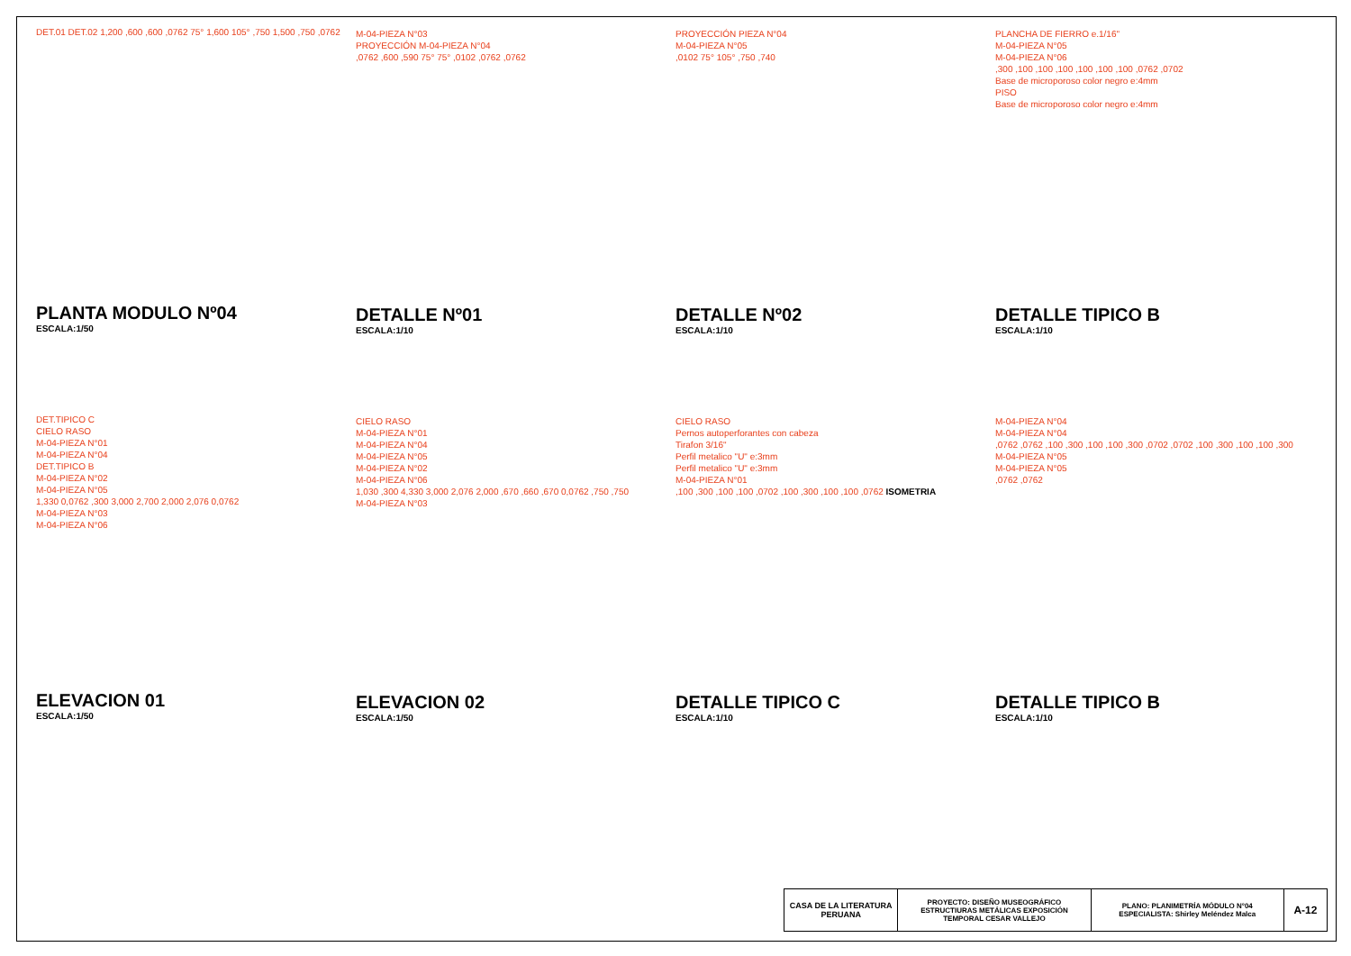DET.01 DET.02 1,200 ,600 ,600 ,0762 75° 1,600 105° ,750 1,500 ,750 ,0762
PLANTA MODULO Nº04
ESCALA:1/50
M-04-PIEZA N°03
PROYECCIÓN M-04-PIEZA N°04
,0762 ,600 ,590 75° 75° ,0102 ,0762 ,0762
DETALLE Nº01
ESCALA:1/10
PROYECCIÓN PIEZA N°04
M-04-PIEZA N°05
,0102 75° 105° ,750 ,740
DETALLE Nº02
ESCALA:1/10
PLANCHA DE FIERRO e.1/16"
M-04-PIEZA N°05
M-04-PIEZA N°06
,300 ,100 ,100 ,100 ,100 ,100 ,100 ,0762 ,0702
Base de microporoso color negro e:4mm
PISO
Base de microporoso color negro e:4mm
DETALLE TIPICO B
ESCALA:1/10
DET.TIPICO C
CIELO RASO
M-04-PIEZA N°01
M-04-PIEZA N°04
DET.TIPICO B
M-04-PIEZA N°02
M-04-PIEZA N°05
1,330 0,0762 ,300 3,000 2,700 2,000 2,076 0,0762
M-04-PIEZA N°03
M-04-PIEZA N°06
ELEVACION 01
ESCALA:1/50
CIELO RASO
M-04-PIEZA N°01
M-04-PIEZA N°04
M-04-PIEZA N°05
M-04-PIEZA N°02
M-04-PIEZA N°06
1,030 ,300 4,330 3,000 2,076 2,000 ,670 ,660 ,670 0,0762 ,750 ,750
M-04-PIEZA N°03
ELEVACION 02
ESCALA:1/50
CIELO RASO
Pernos autoperforantes con cabeza
Tirafon 3/16"
Perfil metalico "U" e:3mm
Perfil metalico "U" e:3mm
M-04-PIEZA N°01
,100 ,300 ,100 ,100 ,0702 ,100 ,300 ,100 ,100 ,0762 ISOMETRIA
DETALLE TIPICO C
ESCALA:1/10
M-04-PIEZA N°04
M-04-PIEZA N°04
,0762 ,0762 ,100 ,300 ,100 ,100 ,300 ,0702 ,0702 ,100 ,300 ,100 ,100 ,300
M-04-PIEZA N°05
M-04-PIEZA N°05
,0762 ,0762
DETALLE TIPICO B
ESCALA:1/10
CASA DE LA LITERATURA PERUANA
PROYECTO: DISEÑO MUSEOGRÁFICO ESTRUCTIURAS METÁLICAS EXPOSICIÓN TEMPORAL CESAR VALLEJO
PLANO: PLANIMETRÍA MÓDULO N°04
ESPECIALISTA: Shirley Meléndez Malca
A-12